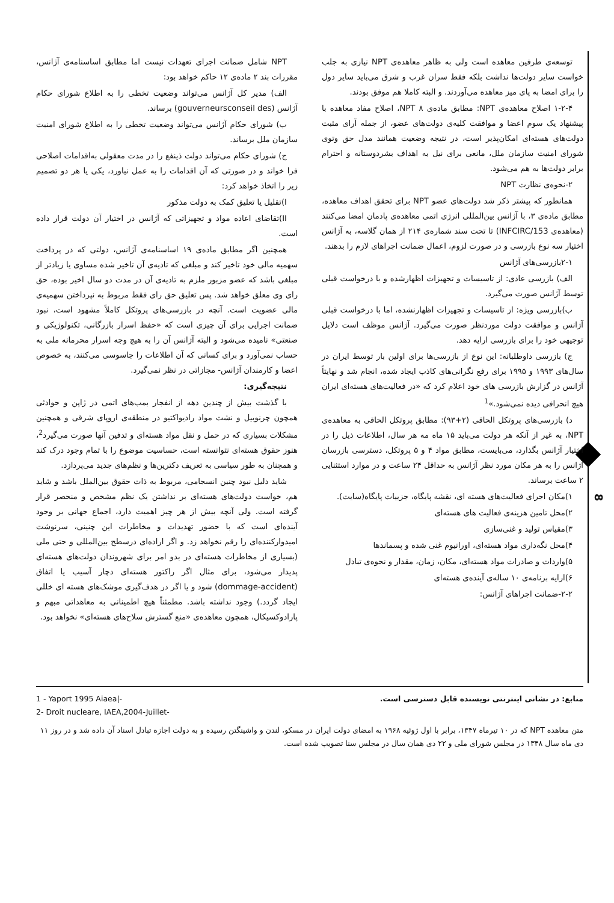توسعه‌ی طرفین معاهده است ولی به ظاهر معاهده‌ی NPT نیازی به جلب خواست سایر دولت‌ها نداشت بلکه فقط سران غرب و شرق می‌باید سایر دول را برای امضا به پای میز معاهده می‌آوردند. و البته کاملا هم موفق بودند.
۱-۲-۴ اصلاح معاهده‌ی NPT: مطابق ماده‌ی ۸ NPT، اصلاح مفاد معاهده با پیشنهاد یک سوم اعضا و موافقت کلیه‌ی دولت‌های عضو، از جمله آرای مثبت دولت‌های هسته‌ای امکان‌پذیر است، در نتیجه وضعیت همانند مدل حق وتوی شورای امنیت سازمان ملل، مانعی برای نیل به اهداف بشردوستانه و احترام برابر دولت‌ها به هم می‌شود.
۲-نحوه‌ی نظارت NPT
همانطور که پیشتر ذکر شد دولت‌های عضو NPT برای تحقق اهداف معاهده، مطابق ماده‌ی ۳، با آژانس بین‌المللی انرژی اتمی معاهده‌ی پادمان امضا می‌کنند (معاهده‌ی INFCIRC/153) تا تحت سند شماره‌ی ۲۱۴ از همان گلاسه، به آژانس اختیار سه نوع بازرسی و در صورت لزوم، اعمال ضمانت اجراهای لازم را بدهند.
۲-۱بازرسی‌های آژانس
الف) بازرسی عادی: از تاسیسات و تجهیزات اظهارشده و با درخواست قبلی توسط آژانس صورت می‌گیرد.
ب)بازرسی ویژه: از تاسیسات و تجهیزات اظهارنشده، اما با درخواست قبلی آژانس و موافقت دولت موردنظر صورت می‌گیرد. آژانس موظف است دلایل توجیهی خود را برای بازرسی ارایه دهد.
ج) بازرسی داوطلبانه: این نوع از بازرسی‌ها برای اولین بار توسط ایران در سال‌های ۱۹۹۳ و ۱۹۹۵ برای رفع نگرانی‌های کاذب ایجاد شده، انجام شد و نهایتاً آژانس در گزارش بازرسی های خود اعلام کرد که «در فعالیت‌های هسته‌ای ایران هیچ انحرافی دیده نمی‌شود.»<sup>1</sup>
د) بازرسی‌های پروتکل الحاقی (۲+۹۳): مطابق پروتکل الحاقی به معاهده‌ی NPT، به غیر از آنکه هر دولت می‌باید ۱۵ ماه مه هر سال، اطلاعات ذیل را در اختیار آژانس بگذارد، می‌بایست، مطابق مواد ۴ و ۵ پروتکل، دسترسی بازرسان آژانس را به هر مکان مورد نظر آژانس به حداقل ۲۴ ساعت و در موارد استثنایی ۲ ساعت برساند.
۱)مکان اجرای فعالیت‌های هسته ای، نقشه پایگاه، جزییات پایگاه(سایت).
۲)محل تامین هزینه‌ی فعالیت های هسته‌ای
۳)مقیاس تولید و غنی‌سازی
۴)محل نگه‌داری مواد هسته‌ای، اورانیوم غنی شده و پسماندها
۵)واردات و صادرات مواد هسته‌ای، مکان، زمان، مقدار و نحوه‌ی تبادل
۶)ارایه برنامه‌ی ۱۰ ساله‌ی آینده‌ی هسته‌ای
۲-۲-ضمانت اجراهای آژانس:
NPT شامل ضمانت اجرای تعهدات نیست اما مطابق اساسنامه‌ی آژانس، مقررات بند ۲ ماده‌ی ۱۲ حاکم خواهد بود:
الف) مدیر کل آژانس می‌تواند وضعیت تخطی را به اطلاع شورای حکام آژانس (gouverneursconseil des) برساند.
ب) شورای حکام آژانس می‌تواند وضعیت تخطی را به اطلاع شورای امنیت سازمان ملل برساند.
ج) شورای حکام می‌تواند دولت ذینفع را در مدت معقولی به‌اقدامات اصلاحی فرا خواند و در صورتی که آن اقدامات را به عمل نیاورد، یکی یا هر دو تصمیم زیر را اتخاذ خواهد کرد:
I)تقلیل یا تعلیق کمک به دولت مذکور
II)تقاضای اعاده مواد و تجهیزاتی که آژانس در اختیار آن دولت قرار داده است.
همچنین اگر مطابق ماده‌ی ۱۹ اساسنامه‌ی آژانس، دولتی که در پرداخت سهمیه مالی خود تاخیر کند و مبلغی که تادیه‌ی آن تاخیر شده مساوی یا زیادتر از مبلغی باشد که عضو مزبور ملزم به تادیه‌ی آن در مدت دو سال اخیر بوده، حق رای وی معلق خواهد شد. پس تعلیق حق رای فقط مربوط به نپرداختن سهمیه‌ی مالی عضویت است. آنچه در بازرسی‌های پروتکل کاملاً مشهود است، نبود ضمانت اجرایی برای آن چیزی است که «حفظ اسرار بازرگانی، تکنولوژیکی و صنعتی» نامیده می‌شود و البته آژانس آن را به هیچ وجه اسرار محرمانه ملی به حساب نمی‌آورد و برای کسانی که آن اطلاعات را جاسوسی می‌کنند، به خصوص اعضا و کارمندان آژانس- مجازاتی در نظر نمی‌گیرد.
نتیجه‌گیری:
با گذشت بیش از چندین دهه از انفجار بمب‌های اتمی در ژاپن و حوادثی همچون چرنوبیل و نشت مواد رادیواکتیو در منطقه‌ی اروپای شرقی و همچنین مشکلات بسیاری که در حمل و نقل مواد هسته‌ای و تدفین آنها صورت می‌گیرد<sup>2</sup>، هنوز حقوق هسته‌ای نتوانسته است، حساسیت موضوع را با تمام وجود درک کند و همچنان به طور سیاسی به تعریف دکترین‌ها و نظم‌های جدید می‌پردازد.
شاید دلیل نبود چنین انسجامی، مربوط به ذات حقوق بین‌الملل باشد و شاید هم، خواست دولت‌های هسته‌ای بر نداشتن یک نظم مشخص و منحصر قرار گرفته است. ولی آنچه بیش از هر چیز اهمیت دارد، اجماع جهانی بر وجود آینده‌ای است که با حضور تهدیدات و مخاطرات این چنینی، سرنوشت امیدوارکننده‌ای را رقم نخواهد زد. و اگر اراده‌ای درسطح بین‌المللی و حتی ملی (بسیاری از مخاطرات هسته‌ای در بدو امر برای شهروندان دولت‌های هسته‌ای پدیدار می‌شود، برای مثال اگر راکتور هسته‌ای دچار آسیب یا اتفاق (dommage-accident) شود و یا اگر در هدف‌گیری موشک‌های هسته ای خللی ایجاد گردد.) وجود نداشته باشد. مطمئناً هیچ اطمینانی به معاهداتی مبهم و پارادوکسیکال، همچون معاهده‌ی «منع گسترش سلاح‌های هسته‌ای» نخواهد بود.
1 - Yaport 1995 Aiaea|-
2- Droit nucleare, IAEA,2004-Juillet-
منابع: در نشانی اینترنتی نویسنده قابل دسترسی است.
متن معاهده NPT که در ۱۰ تیرماه ۱۳۴۷، برابر با اول ژوئیه ۱۹۶۸ به امضای دولت ایران در مسکو، لندن و واشینگتن رسیده و به دولت اجازه تبادل اسناد آن داده شد و در روز ۱۱ دی ماه سال ۱۳۴۸ در مجلس شورای ملی و ۲۲ دی همان سال در مجلس سنا تصویب شده است.
8